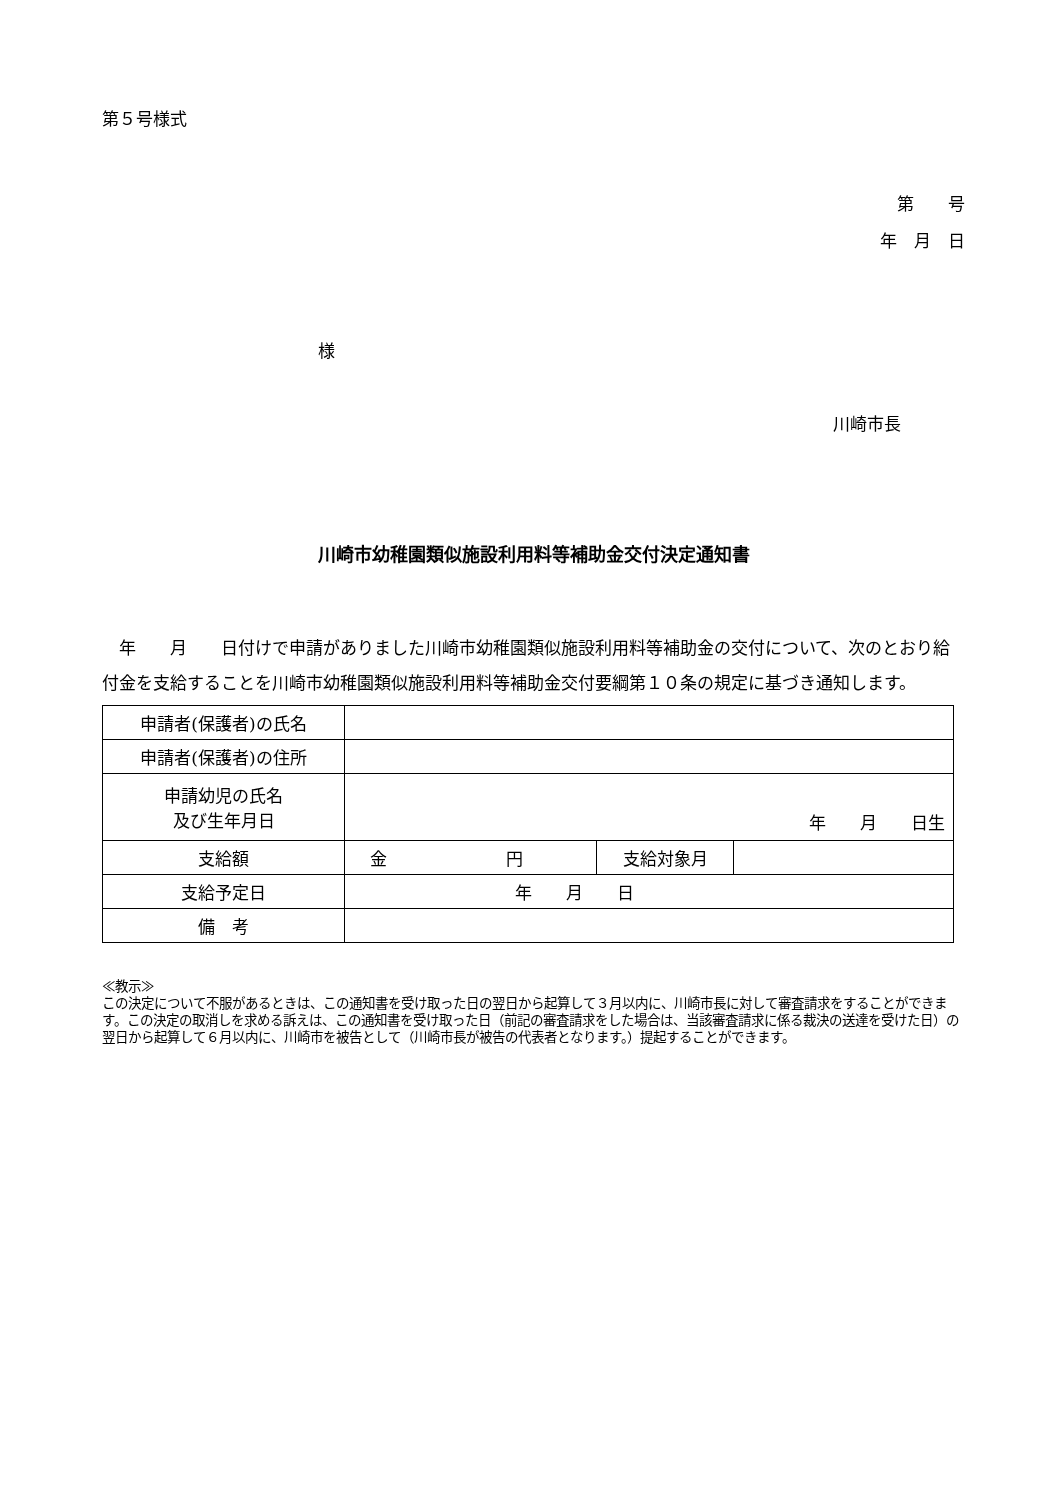第５号様式
第　　号
年　月　日
様
川崎市長
川崎市幼稚園類似施設利用料等補助金交付決定通知書
　年　　月　　日付けで申請がありました川崎市幼稚園類似施設利用料等補助金の交付について、次のとおり給付金を支給することを川崎市幼稚園類似施設利用料等補助金交付要綱第１０条の規定に基づき通知します。
| 申請者(保護者)の氏名 | | | |
| 申請者(保護者)の住所 | | | |
| 申請幼児の氏名 及び生年月日 | 年 月 日生 | | |
| 支給額 | 金 円 | 支給対象月 | |
| 支給予定日 | 年 月 日 | | |
| 備 考 | | | |
≪教示≫
この決定について不服があるときは、この通知書を受け取った日の翌日から起算して３月以内に、川崎市長に対して審査請求をすることができます。この決定の取消しを求める訴えは、この通知書を受け取った日（前記の審査請求をした場合は、当該審査請求に係る裁決の送達を受けた日）の翌日から起算して６月以内に、川崎市を被告として（川崎市長が被告の代表者となります。）提起することができます。